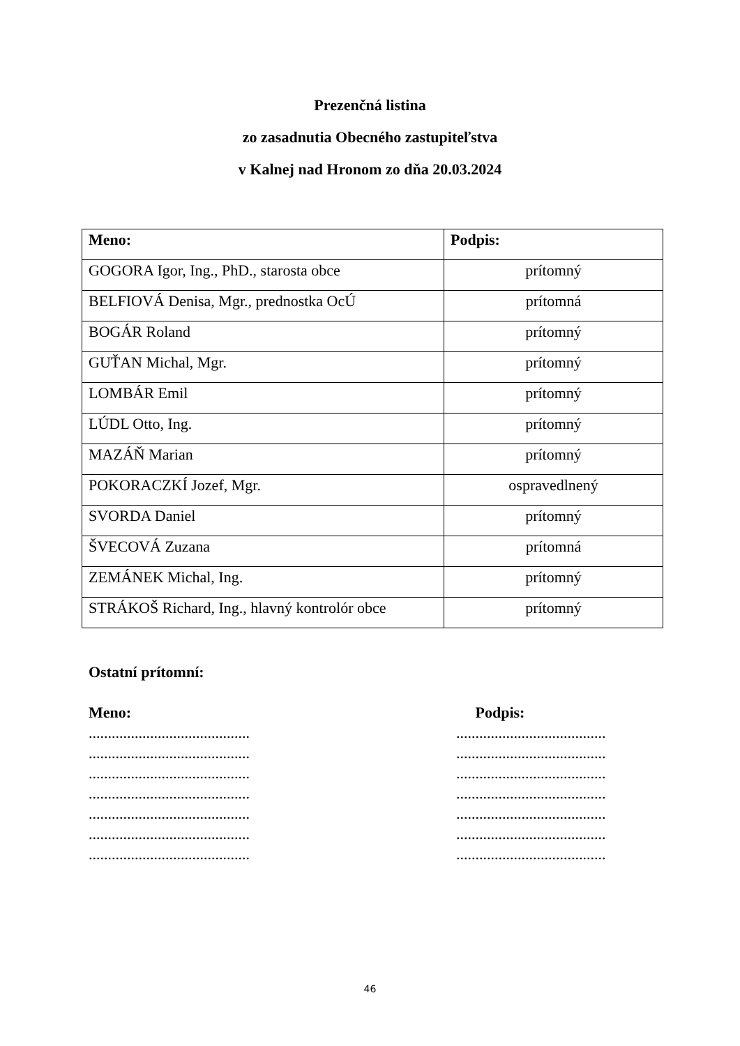Prezenčná listina
zo zasadnutia Obecného zastupiteľstva
v Kalnej nad Hronom zo dňa 20.03.2024
| Meno: | Podpis: |
| --- | --- |
| GOGORA Igor, Ing., PhD., starosta obce | prítomný |
| BELFIOVÁ Denisa, Mgr., prednostka OcÚ | prítomná |
| BOGÁR Roland | prítomný |
| GUŤAN Michal, Mgr. | prítomný |
| LOMBÁR Emil | prítomný |
| LÚDL Otto, Ing. | prítomný |
| MAZÁŇ Marian | prítomný |
| POKORACZKÍ Jozef, Mgr. | ospravedlnený |
| SVORDA Daniel | prítomný |
| ŠVECOVÁ Zuzana | prítomná |
| ZEMÁNEK Michal, Ing. | prítomný |
| STRÁKOŠ Richard, Ing., hlavný kontrolór obce | prítomný |
Ostatní prítomní:
Meno:
..........................................
..........................................
..........................................
..........................................
..........................................
..........................................
..........................................
Podpis:
.......................................
.......................................
.......................................
.......................................
.......................................
.......................................
.......................................
46